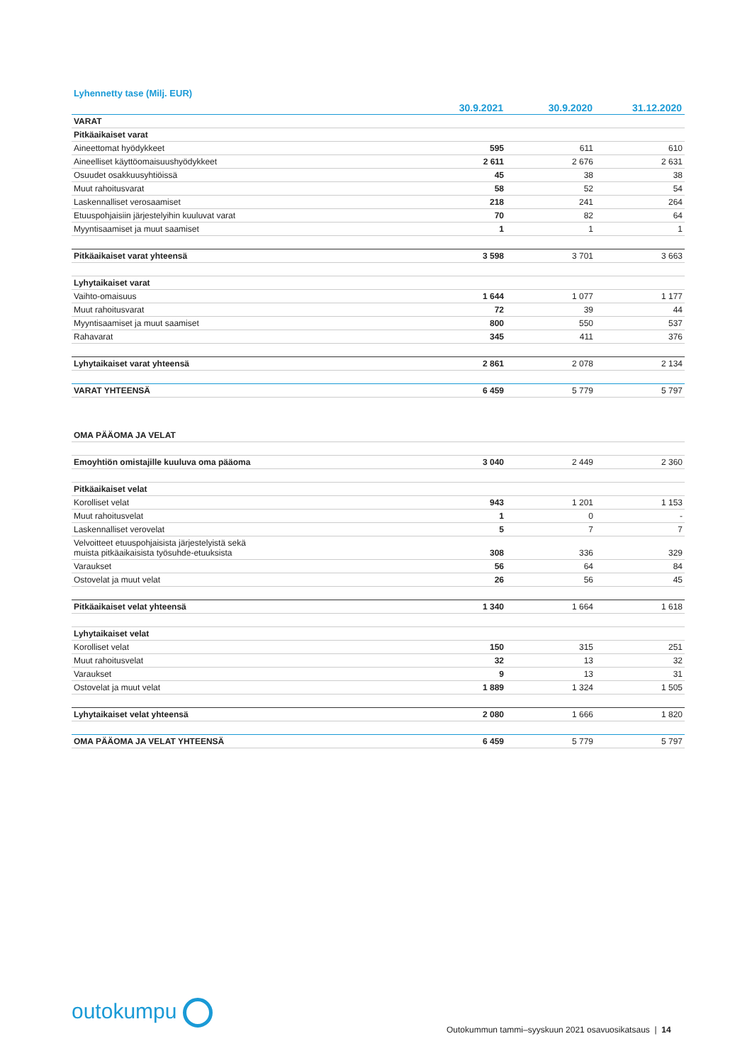Lyhennetty tase (Milj. EUR)
| | 30.9.2021 | 30.9.2020 | 31.12.2020 |
| --- | --- | --- | --- |
| VARAT | | | |
| Pitkäaikaiset varat | | | |
| Aineettomat hyödykkeet | 595 | 611 | 610 |
| Aineelliset käyttöomaisuushyödykkeet | 2 611 | 2 676 | 2 631 |
| Osuudet osakkuusyhtiöissä | 45 | 38 | 38 |
| Muut rahoitusvarat | 58 | 52 | 54 |
| Laskennalliset verosaamiset | 218 | 241 | 264 |
| Etuuspohjaisiin järjestelyihin kuuluvat varat | 70 | 82 | 64 |
| Myyntisaamiset ja muut saamiset | 1 | 1 | 1 |
| Pitkäaikaiset varat yhteensä | 3 598 | 3 701 | 3 663 |
| Lyhytaikaiset varat | | | |
| Vaihto-omaisuus | 1 644 | 1 077 | 1 177 |
| Muut rahoitusvarat | 72 | 39 | 44 |
| Myyntisaamiset ja muut saamiset | 800 | 550 | 537 |
| Rahavarat | 345 | 411 | 376 |
| Lyhytaikaiset varat yhteensä | 2 861 | 2 078 | 2 134 |
| VARAT YHTEENSÄ | 6 459 | 5 779 | 5 797 |
| OMA PÄÄOMA JA VELAT | | | |
| Emoyhtiön omistajille kuuluva oma pääoma | 3 040 | 2 449 | 2 360 |
| Pitkäaikaiset velat | | | |
| Korolliset velat | 943 | 1 201 | 1 153 |
| Muut rahoitusvelat | 1 | 0 | - |
| Laskennalliset verovelat | 5 | 7 | 7 |
| Velvoitteet etuuspohjaisista järjestelyistä sekä muista pitkäaikaisista työsuhde-etuuksista | 308 | 336 | 329 |
| Varaukset | 56 | 64 | 84 |
| Ostovelat ja muut velat | 26 | 56 | 45 |
| Pitkäaikaiset velat yhteensä | 1 340 | 1 664 | 1 618 |
| Lyhytaikaiset velat | | | |
| Korolliset velat | 150 | 315 | 251 |
| Muut rahoitusvelat | 32 | 13 | 32 |
| Varaukset | 9 | 13 | 31 |
| Ostovelat ja muut velat | 1 889 | 1 324 | 1 505 |
| Lyhytaikaiset velat yhteensä | 2 080 | 1 666 | 1 820 |
| OMA PÄÄOMA JA VELAT YHTEENSÄ | 6 459 | 5 779 | 5 797 |
outokumpu
Outokummun tammi–syyskuun 2021 osavuosikatsaus | 14